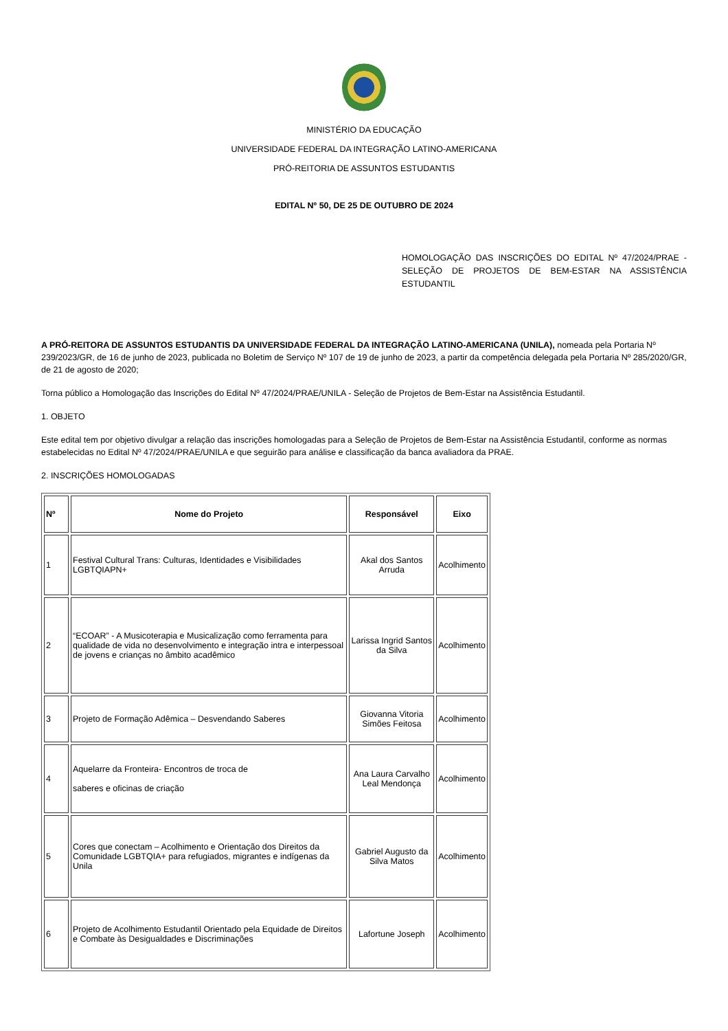MINISTÉRIO DA EDUCAÇÃO
UNIVERSIDADE FEDERAL DA INTEGRAÇÃO LATINO-AMERICANA
PRÓ-REITORIA DE ASSUNTOS ESTUDANTIS
EDITAL Nº 50, DE 25 DE OUTUBRO DE 2024
HOMOLOGAÇÃO DAS INSCRIÇÕES DO EDITAL Nº 47/2024/PRAE - SELEÇÃO DE PROJETOS DE BEM-ESTAR NA ASSISTÊNCIA ESTUDANTIL
A PRÓ-REITORA DE ASSUNTOS ESTUDANTIS DA UNIVERSIDADE FEDERAL DA INTEGRAÇÃO LATINO-AMERICANA (UNILA), nomeada pela Portaria Nº 239/2023/GR, de 16 de junho de 2023, publicada no Boletim de Serviço Nº 107 de 19 de junho de 2023, a partir da competência delegada pela Portaria Nº 285/2020/GR, de 21 de agosto de 2020;
Torna público a Homologação das Inscrições do Edital Nº 47/2024/PRAE/UNILA - Seleção de Projetos de Bem-Estar na Assistência Estudantil.
1. OBJETO
Este edital tem por objetivo divulgar a relação das inscrições homologadas para a Seleção de Projetos de Bem-Estar na Assistência Estudantil, conforme as normas estabelecidas no Edital Nº 47/2024/PRAE/UNILA e que seguirão para análise e classificação da banca avaliadora da PRAE.
2. INSCRIÇÕES HOMOLOGADAS
| Nº | Nome do Projeto | Responsável | Eixo |
| --- | --- | --- | --- |
| 1 | Festival Cultural Trans: Culturas, Identidades e Visibilidades LGBTQIAPN+ | Akal dos Santos Arruda | Acolhimento |
| 2 | “ECOAR” - A Musicoterapia e Musicalização como ferramenta para qualidade de vida no desenvolvimento e integração intra e interpessoal de jovens e crianças no âmbito acadêmico | Larissa Ingrid Santos da Silva | Acolhimento |
| 3 | Projeto de Formação Adêmica – Desvendando Saberes | Giovanna Vitoria Simões Feitosa | Acolhimento |
| 4 | Aquelarre da Fronteira- Encontros de troca de saberes e oficinas de criação | Ana Laura Carvalho Leal Mendonça | Acolhimento |
| 5 | Cores que conectam – Acolhimento e Orientação dos Direitos da Comunidade LGBTQIA+ para refugiados, migrantes e indígenas da Unila | Gabriel Augusto da Silva Matos | Acolhimento |
| 6 | Projeto de Acolhimento Estudantil Orientado pela Equidade de Direitos e Combate às Desigualdades e Discriminações | Lafortune Joseph | Acolhimento |